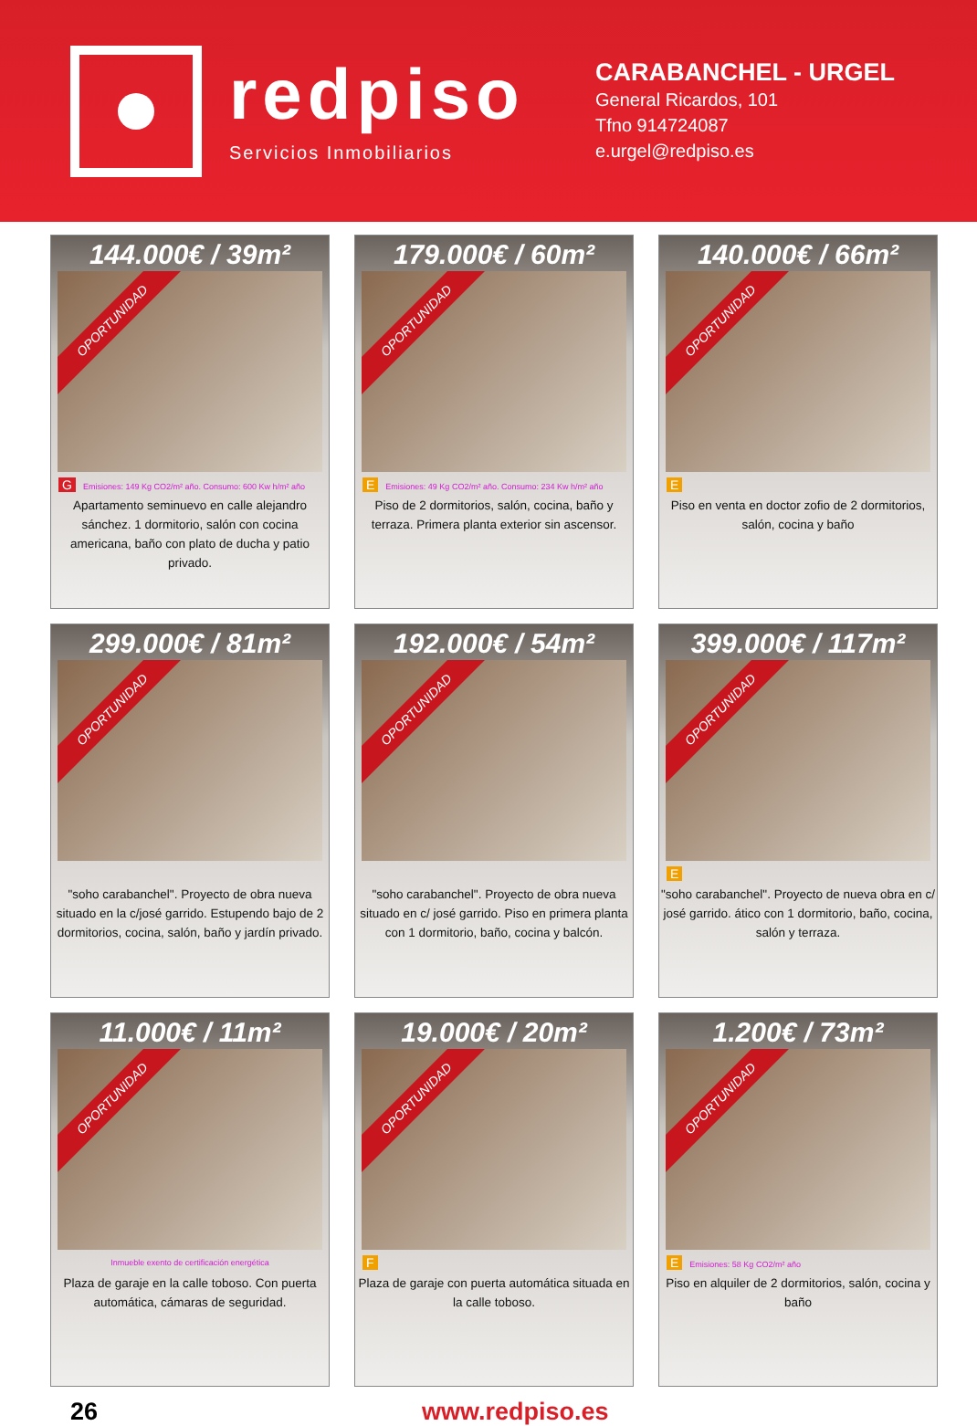redpiso
Servicios Inmobiliarios
CARABANCHEL - URGEL
General Ricardos, 101
Tfno 914724087
e.urgel@redpiso.es
144.000€ / 39m²
OPORTUNIDAD
G Emisiones: 149 Kg CO2/m² año. Consumo: 600 Kw h/m² año
Apartamento seminuevo en calle alejandro sánchez. 1 dormitorio, salón con cocina americana, baño con plato de ducha y patio privado.
179.000€ / 60m²
OPORTUNIDAD
E Emisiones: 49 Kg CO2/m² año. Consumo: 234 Kw h/m² año
Piso de 2 dormitorios, salón, cocina, baño y terraza. Primera planta exterior sin ascensor.
140.000€ / 66m²
OPORTUNIDAD
E
Piso en venta en doctor zofio de 2 dormitorios, salón, cocina y baño
299.000€ / 81m²
OPORTUNIDAD
"soho carabanchel". Proyecto de obra nueva situado en la c/josé garrido. Estupendo bajo de 2 dormitorios, cocina, salón, baño y jardín privado.
192.000€ / 54m²
OPORTUNIDAD
"soho carabanchel". Proyecto de obra nueva situado en c/ josé garrido. Piso en primera planta con 1 dormitorio, baño, cocina y balcón.
399.000€ / 117m²
OPORTUNIDAD
E
"soho carabanchel". Proyecto de nueva obra en c/ josé garrido. ático con 1 dormitorio, baño, cocina, salón y terraza.
11.000€ / 11m²
OPORTUNIDAD
Inmueble exento de certificación energética
Plaza de garaje en la calle toboso. Con puerta automática, cámaras de seguridad.
19.000€ / 20m²
OPORTUNIDAD
F
Plaza de garaje con puerta automática situada en la calle toboso.
1.200€ / 73m²
OPORTUNIDAD
E Emisiones: 58 Kg CO2/m² año
Piso en alquiler de 2 dormitorios, salón, cocina y baño
26 www.redpiso.es